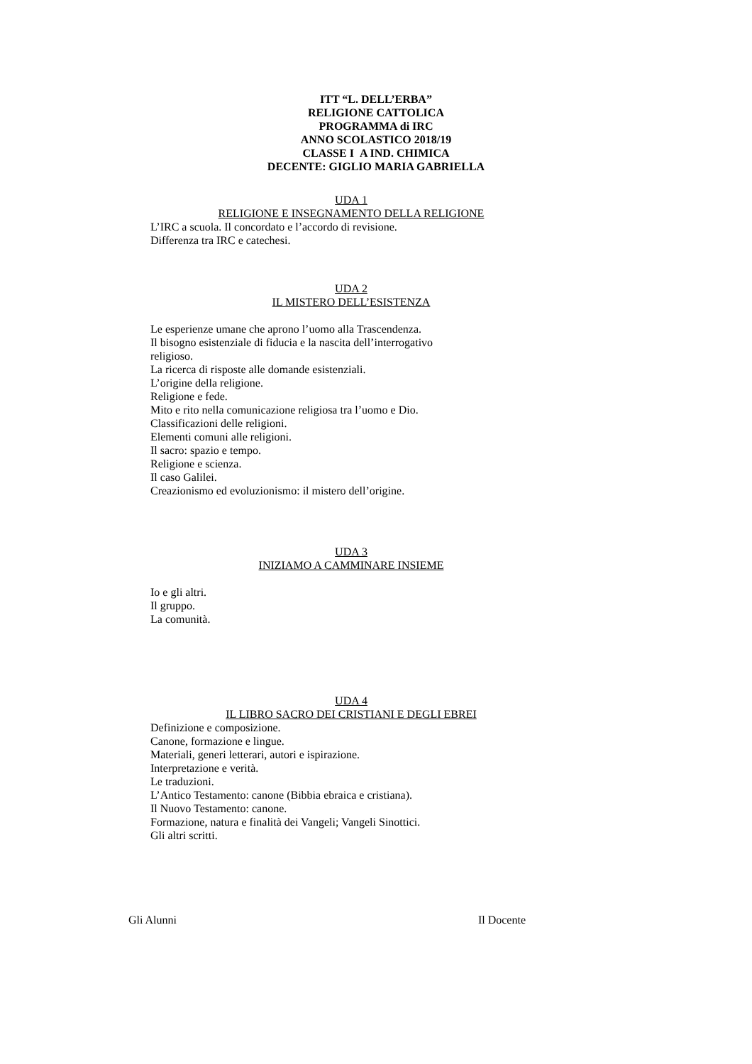ITT “L. DELL’ERBA”
RELIGIONE CATTOLICA
PROGRAMMA di IRC
ANNO SCOLASTICO 2018/19
CLASSE I A IND. CHIMICA
DECENTE: GIGLIO MARIA GABRIELLA
UDA 1
RELIGIONE E INSEGNAMENTO DELLA RELIGIONE
L’IRC a scuola. Il concordato e l’accordo di revisione.
Differenza tra IRC e catechesi.
UDA 2
IL MISTERO DELL’ESISTENZA
Le esperienze umane che aprono l’uomo alla Trascendenza.
Il bisogno esistenziale di fiducia e la nascita dell’interrogativo
religioso.
La ricerca di risposte alle domande esistenziali.
L’origine della religione.
Religione e fede.
Mito e rito nella comunicazione religiosa tra l’uomo e Dio.
Classificazioni delle religioni.
Elementi comuni alle religioni.
Il sacro: spazio e tempo.
Religione e scienza.
Il caso Galilei.
Creazionismo ed evoluzionismo: il mistero dell’origine.
UDA 3
INIZIAMO A CAMMINARE INSIEME
Io e gli altri.
Il gruppo.
La comunità.
UDA 4
IL LIBRO SACRO DEI CRISTIANI E DEGLI EBREI
Definizione e composizione.
Canone, formazione e lingue.
Materiali, generi letterari, autori e ispirazione.
Interpretazione e verità.
Le traduzioni.
L’Antico Testamento: canone (Bibbia ebraica e cristiana).
Il Nuovo Testamento: canone.
Formazione, natura e finalità dei Vangeli; Vangeli Sinottici.
Gli altri scritti.
Gli Alunni Il Docente